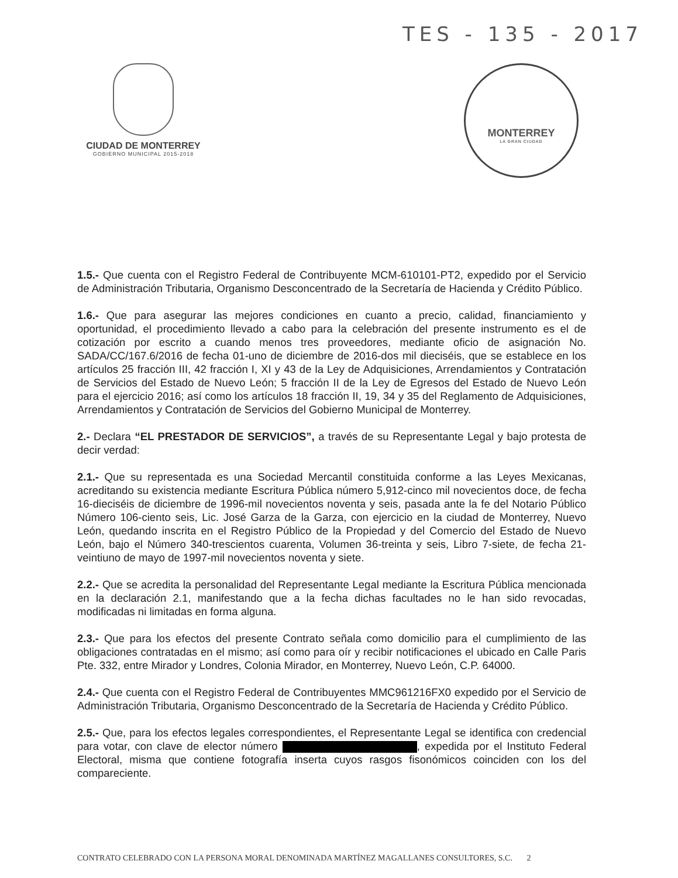TES - 135 - 2017
CIUDAD DE MONTERREY
GOBIERNO MUNICIPAL 2015-2018
MONTERREY
LA GRAN CIUDAD
1.5.- Que cuenta con el Registro Federal de Contribuyente MCM-610101-PT2, expedido por el Servicio de Administración Tributaria, Organismo Desconcentrado de la Secretaría de Hacienda y Crédito Público.
1.6.- Que para asegurar las mejores condiciones en cuanto a precio, calidad, financiamiento y oportunidad, el procedimiento llevado a cabo para la celebración del presente instrumento es el de cotización por escrito a cuando menos tres proveedores, mediante oficio de asignación No. SADA/CC/167.6/2016 de fecha 01-uno de diciembre de 2016-dos mil dieciséis, que se establece en los artículos 25 fracción III, 42 fracción I, XI y 43 de la Ley de Adquisiciones, Arrendamientos y Contratación de Servicios del Estado de Nuevo León; 5 fracción II de la Ley de Egresos del Estado de Nuevo León para el ejercicio 2016; así como los artículos 18 fracción II, 19, 34 y 35 del Reglamento de Adquisiciones, Arrendamientos y Contratación de Servicios del Gobierno Municipal de Monterrey.
2.- Declara “EL PRESTADOR DE SERVICIOS”, a través de su Representante Legal y bajo protesta de decir verdad:
2.1.- Que su representada es una Sociedad Mercantil constituida conforme a las Leyes Mexicanas, acreditando su existencia mediante Escritura Pública número 5,912-cinco mil novecientos doce, de fecha 16-dieciséis de diciembre de 1996-mil novecientos noventa y seis, pasada ante la fe del Notario Público Número 106-ciento seis, Lic. José Garza de la Garza, con ejercicio en la ciudad de Monterrey, Nuevo León, quedando inscrita en el Registro Público de la Propiedad y del Comercio del Estado de Nuevo León, bajo el Número 340-trescientos cuarenta, Volumen 36-treinta y seis, Libro 7-siete, de fecha 21-veintiuno de mayo de 1997-mil novecientos noventa y siete.
2.2.- Que se acredita la personalidad del Representante Legal mediante la Escritura Pública mencionada en la declaración 2.1, manifestando que a la fecha dichas facultades no le han sido revocadas, modificadas ni limitadas en forma alguna.
2.3.- Que para los efectos del presente Contrato señala como domicilio para el cumplimiento de las obligaciones contratadas en el mismo; así como para oír y recibir notificaciones el ubicado en Calle Paris Pte. 332, entre Mirador y Londres, Colonia Mirador, en Monterrey, Nuevo León, C.P. 64000.
2.4.- Que cuenta con el Registro Federal de Contribuyentes MMC961216FX0 expedido por el Servicio de Administración Tributaria, Organismo Desconcentrado de la Secretaría de Hacienda y Crédito Público.
2.5.- Que, para los efectos legales correspondientes, el Representante Legal se identifica con credencial para votar, con clave de elector número , expedida por el Instituto Federal Electoral, misma que contiene fotografía inserta cuyos rasgos fisonómicos coinciden con los del compareciente.
CONTRATO CELEBRADO CON LA PERSONA MORAL DENOMINADA MARTÍNEZ MAGALLANES CONSULTORES, S.C. 2